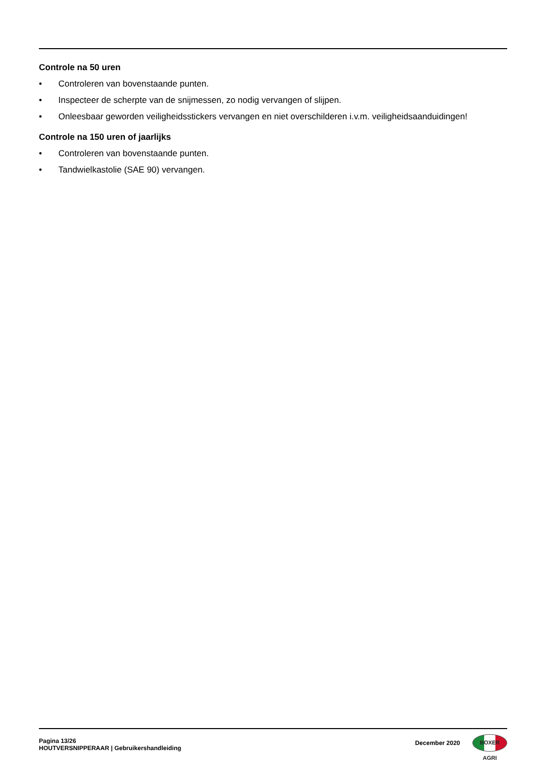Controle na 50 uren
• Controleren van bovenstaande punten.
• Inspecteer de scherpte van de snijmessen, zo nodig vervangen of slijpen.
• Onleesbaar geworden veiligheidsstickers vervangen en niet overschilderen i.v.m. veiligheidsaanduidingen!
Controle na 150 uren of jaarlijks
• Controleren van bovenstaande punten.
• Tandwielkastolie (SAE 90) vervangen.
Pagina 13/26
HOUTVERSNIPPERAAR | Gebruikershandleiding
December 2020
BOXER AGRI